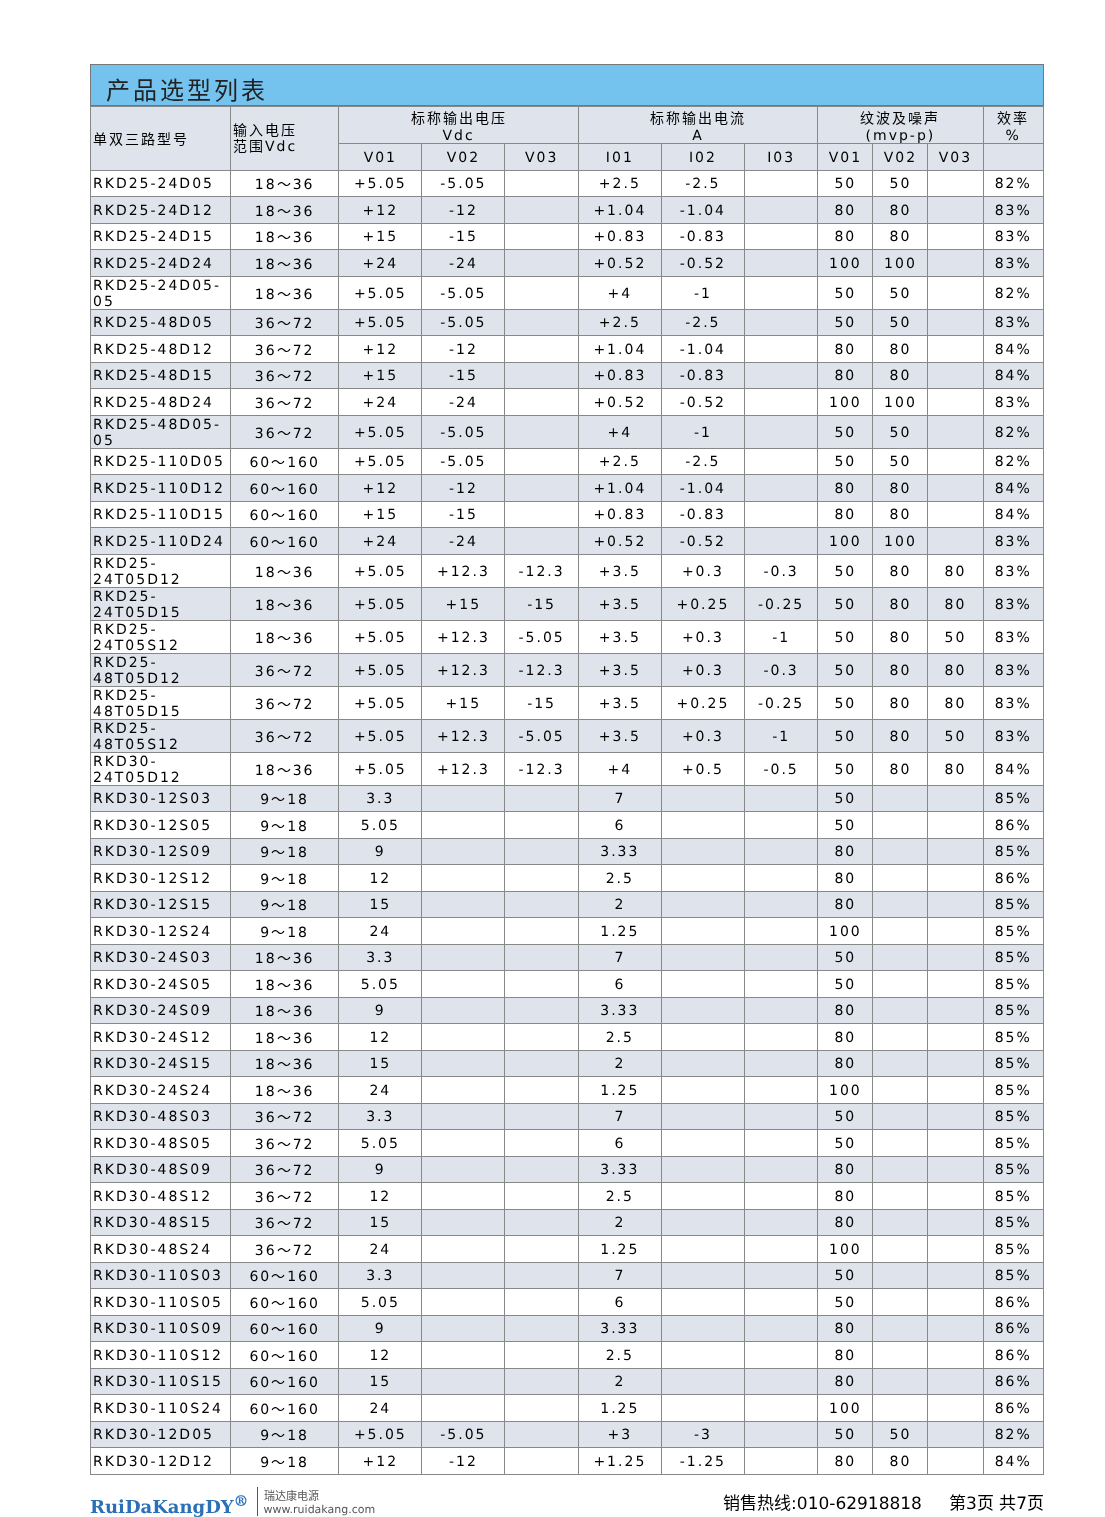产品选型列表
| 单双三路型号 | 输入电压 范围Vdc | 标称输出电压 Vdc | | | 标称输出电流 A | | | 纹波及噪声 (mvp-p) | | | 效率 % |
| --- | --- | --- | --- | --- | --- | --- | --- | --- | --- | --- | --- |
| | | V01 | V02 | V03 | I01 | I02 | I03 | V01 | V02 | V03 | |
| RKD25-24D05 | 18～36 | +5.05 | -5.05 | | +2.5 | -2.5 | | 50 | 50 | | 82% |
| RKD25-24D12 | 18～36 | +12 | -12 | | +1.04 | -1.04 | | 80 | 80 | | 83% |
| RKD25-24D15 | 18～36 | +15 | -15 | | +0.83 | -0.83 | | 80 | 80 | | 83% |
| RKD25-24D24 | 18～36 | +24 | -24 | | +0.52 | -0.52 | | 100 | 100 | | 83% |
| RKD25-24D05-05 | 18～36 | +5.05 | -5.05 | | +4 | -1 | | 50 | 50 | | 82% |
| RKD25-48D05 | 36～72 | +5.05 | -5.05 | | +2.5 | -2.5 | | 50 | 50 | | 83% |
| RKD25-48D12 | 36～72 | +12 | -12 | | +1.04 | -1.04 | | 80 | 80 | | 84% |
| RKD25-48D15 | 36～72 | +15 | -15 | | +0.83 | -0.83 | | 80 | 80 | | 84% |
| RKD25-48D24 | 36～72 | +24 | -24 | | +0.52 | -0.52 | | 100 | 100 | | 83% |
| RKD25-48D05-05 | 36～72 | +5.05 | -5.05 | | +4 | -1 | | 50 | 50 | | 82% |
| RKD25-110D05 | 60～160 | +5.05 | -5.05 | | +2.5 | -2.5 | | 50 | 50 | | 82% |
| RKD25-110D12 | 60～160 | +12 | -12 | | +1.04 | -1.04 | | 80 | 80 | | 84% |
| RKD25-110D15 | 60～160 | +15 | -15 | | +0.83 | -0.83 | | 80 | 80 | | 84% |
| RKD25-110D24 | 60～160 | +24 | -24 | | +0.52 | -0.52 | | 100 | 100 | | 83% |
| RKD25-24T05D12 | 18～36 | +5.05 | +12.3 | -12.3 | +3.5 | +0.3 | -0.3 | 50 | 80 | 80 | 83% |
| RKD25-24T05D15 | 18～36 | +5.05 | +15 | -15 | +3.5 | +0.25 | -0.25 | 50 | 80 | 80 | 83% |
| RKD25-24T05S12 | 18～36 | +5.05 | +12.3 | -5.05 | +3.5 | +0.3 | -1 | 50 | 80 | 50 | 83% |
| RKD25-48T05D12 | 36～72 | +5.05 | +12.3 | -12.3 | +3.5 | +0.3 | -0.3 | 50 | 80 | 80 | 83% |
| RKD25-48T05D15 | 36～72 | +5.05 | +15 | -15 | +3.5 | +0.25 | -0.25 | 50 | 80 | 80 | 83% |
| RKD25-48T05S12 | 36～72 | +5.05 | +12.3 | -5.05 | +3.5 | +0.3 | -1 | 50 | 80 | 50 | 83% |
| RKD30-24T05D12 | 18～36 | +5.05 | +12.3 | -12.3 | +4 | +0.5 | -0.5 | 50 | 80 | 80 | 84% |
| RKD30-12S03 | 9～18 | 3.3 | | | 7 | | | 50 | | | 85% |
| RKD30-12S05 | 9～18 | 5.05 | | | 6 | | | 50 | | | 86% |
| RKD30-12S09 | 9～18 | 9 | | | 3.33 | | | 80 | | | 85% |
| RKD30-12S12 | 9～18 | 12 | | | 2.5 | | | 80 | | | 86% |
| RKD30-12S15 | 9～18 | 15 | | | 2 | | | 80 | | | 85% |
| RKD30-12S24 | 9～18 | 24 | | | 1.25 | | | 100 | | | 85% |
| RKD30-24S03 | 18～36 | 3.3 | | | 7 | | | 50 | | | 85% |
| RKD30-24S05 | 18～36 | 5.05 | | | 6 | | | 50 | | | 85% |
| RKD30-24S09 | 18～36 | 9 | | | 3.33 | | | 80 | | | 85% |
| RKD30-24S12 | 18～36 | 12 | | | 2.5 | | | 80 | | | 85% |
| RKD30-24S15 | 18～36 | 15 | | | 2 | | | 80 | | | 85% |
| RKD30-24S24 | 18～36 | 24 | | | 1.25 | | | 100 | | | 85% |
| RKD30-48S03 | 36～72 | 3.3 | | | 7 | | | 50 | | | 85% |
| RKD30-48S05 | 36～72 | 5.05 | | | 6 | | | 50 | | | 85% |
| RKD30-48S09 | 36～72 | 9 | | | 3.33 | | | 80 | | | 85% |
| RKD30-48S12 | 36～72 | 12 | | | 2.5 | | | 80 | | | 85% |
| RKD30-48S15 | 36～72 | 15 | | | 2 | | | 80 | | | 85% |
| RKD30-48S24 | 36～72 | 24 | | | 1.25 | | | 100 | | | 85% |
| RKD30-110S03 | 60～160 | 3.3 | | | 7 | | | 50 | | | 85% |
| RKD30-110S05 | 60～160 | 5.05 | | | 6 | | | 50 | | | 86% |
| RKD30-110S09 | 60～160 | 9 | | | 3.33 | | | 80 | | | 86% |
| RKD30-110S12 | 60～160 | 12 | | | 2.5 | | | 80 | | | 86% |
| RKD30-110S15 | 60～160 | 15 | | | 2 | | | 80 | | | 86% |
| RKD30-110S24 | 60～160 | 24 | | | 1.25 | | | 100 | | | 86% |
| RKD30-12D05 | 9～18 | +5.05 | -5.05 | | +3 | -3 | | 50 | 50 | | 82% |
| RKD30-12D12 | 9～18 | +12 | -12 | | +1.25 | -1.25 | | 80 | 80 | | 84% |
RuiDaKangDY<sup>®</sup> 瑞达康电源
www.ruidakang.com
销售热线:010-62918818 第3页 共7页